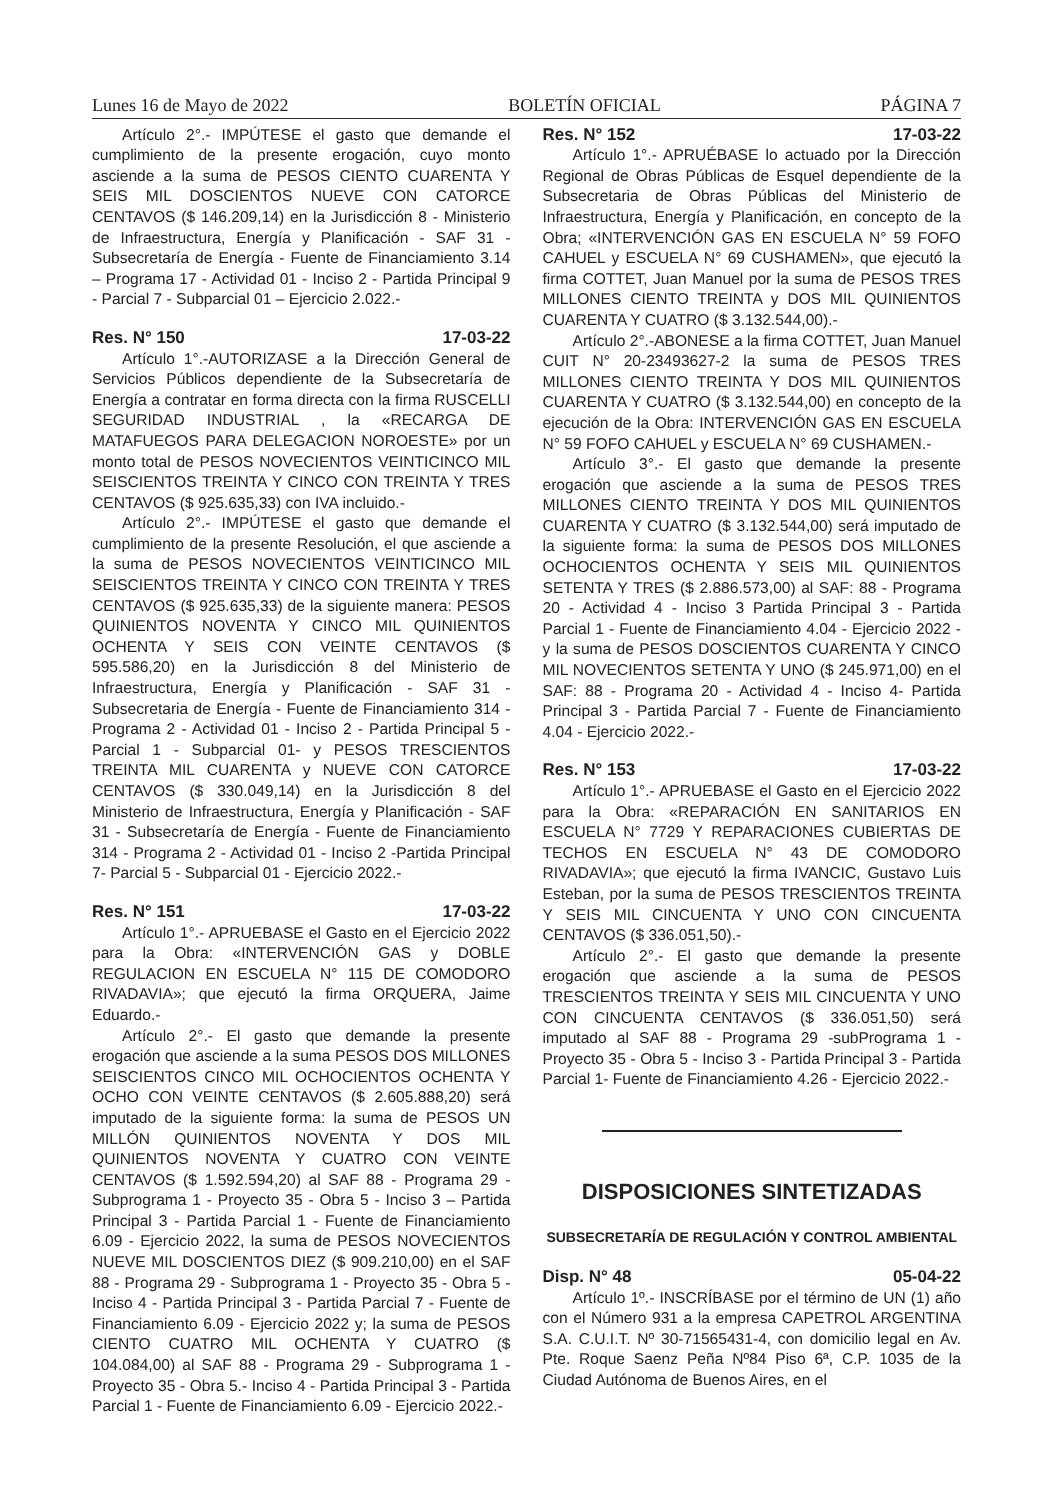Lunes 16 de Mayo de 2022 BOLETÍN OFICIAL PÁGINA 7
Artículo 2°.- IMPÚTESE el gasto que demande el cumplimiento de la presente erogación, cuyo monto asciende a la suma de PESOS CIENTO CUARENTA Y SEIS MIL DOSCIENTOS NUEVE CON CATORCE CENTAVOS ($ 146.209,14) en la Jurisdicción 8 - Ministerio de Infraestructura, Energía y Planificación - SAF 31 - Subsecretaría de Energía - Fuente de Financiamiento 3.14 – Programa 17 - Actividad 01 - Inciso 2 - Partida Principal 9 - Parcial 7 - Subparcial 01 – Ejercicio 2.022.-
Res. N° 150 17-03-22
Artículo 1°.-AUTORIZASE a la Dirección General de Servicios Públicos dependiente de la Subsecretaría de Energía a contratar en forma directa con la firma RUSCELLI SEGURIDAD INDUSTRIAL , la «RECARGA DE MATAFUEGOS PARA DELEGACION NOROESTE» por un monto total de PESOS NOVECIENTOS VEINTICINCO MIL SEISCIENTOS TREINTA Y CINCO CON TREINTA Y TRES CENTAVOS ($ 925.635,33) con IVA incluido.-
Artículo 2°.- IMPÚTESE el gasto que demande el cumplimiento de la presente Resolución, el que asciende a la suma de PESOS NOVECIENTOS VEINTICINCO MIL SEISCIENTOS TREINTA Y CINCO CON TREINTA Y TRES CENTAVOS ($ 925.635,33) de la siguiente manera: PESOS QUINIENTOS NOVENTA Y CINCO MIL QUINIENTOS OCHENTA Y SEIS CON VEINTE CENTAVOS ($ 595.586,20) en la Jurisdicción 8 del Ministerio de Infraestructura, Energía y Planificación - SAF 31 - Subsecretaria de Energía - Fuente de Financiamiento 314 - Programa 2 - Actividad 01 - Inciso 2 - Partida Principal 5 - Parcial 1 - Subparcial 01- y PESOS TRESCIENTOS TREINTA MIL CUARENTA y NUEVE CON CATORCE CENTAVOS ($ 330.049,14) en la Jurisdicción 8 del Ministerio de Infraestructura, Energía y Planificación - SAF 31 - Subsecretaría de Energía - Fuente de Financiamiento 314 - Programa 2 - Actividad 01 - Inciso 2 -Partida Principal 7- Parcial 5 - Subparcial 01 - Ejercicio 2022.-
Res. N° 151 17-03-22
Artículo 1°.- APRUEBASE el Gasto en el Ejercicio 2022 para la Obra: «INTERVENCIÓN GAS y DOBLE REGULACION EN ESCUELA N° 115 DE COMODORO RIVADAVIA»; que ejecutó la firma ORQUERA, Jaime Eduardo.-
Artículo 2°.- El gasto que demande la presente erogación que asciende a la suma PESOS DOS MILLONES SEISCIENTOS CINCO MIL OCHOCIENTOS OCHENTA Y OCHO CON VEINTE CENTAVOS ($ 2.605.888,20) será imputado de la siguiente forma: la suma de PESOS UN MILLÓN QUINIENTOS NOVENTA Y DOS MIL QUINIENTOS NOVENTA Y CUATRO CON VEINTE CENTAVOS ($ 1.592.594,20) al SAF 88 - Programa 29 - Subprograma 1 - Proyecto 35 - Obra 5 - Inciso 3 – Partida Principal 3 - Partida Parcial 1 - Fuente de Financiamiento 6.09 - Ejercicio 2022, la suma de PESOS NOVECIENTOS NUEVE MIL DOSCIENTOS DIEZ ($ 909.210,00) en el SAF 88 - Programa 29 - Subprograma 1 - Proyecto 35 - Obra 5 - Inciso 4 - Partida Principal 3 - Partida Parcial 7 - Fuente de Financiamiento 6.09 - Ejercicio 2022 y; la suma de PESOS CIENTO CUATRO MIL OCHENTA Y CUATRO ($ 104.084,00) al SAF 88 - Programa 29 - Subprograma 1 - Proyecto 35 - Obra 5.- Inciso 4 - Partida Principal 3 - Partida Parcial 1 - Fuente de Financiamiento 6.09 - Ejercicio 2022.-
Res. N° 152 17-03-22
Artículo 1°.- APRUÉBASE lo actuado por la Dirección Regional de Obras Públicas de Esquel dependiente de la Subsecretaria de Obras Públicas del Ministerio de Infraestructura, Energía y Planificación, en concepto de la Obra; «INTERVENCIÓN GAS EN ESCUELA N° 59 FOFO CAHUEL y ESCUELA N° 69 CUSHAMEN», que ejecutó la firma COTTET, Juan Manuel por la suma de PESOS TRES MILLONES CIENTO TREINTA y DOS MIL QUINIENTOS CUARENTA Y CUATRO ($ 3.132.544,00).-
Artículo 2°.-ABONESE a la firma COTTET, Juan Manuel CUIT N° 20-23493627-2 la suma de PESOS TRES MILLONES CIENTO TREINTA Y DOS MIL QUINIENTOS CUARENTA Y CUATRO ($ 3.132.544,00) en concepto de la ejecución de la Obra: INTERVENCIÓN GAS EN ESCUELA N° 59 FOFO CAHUEL y ESCUELA N° 69 CUSHAMEN.-
Artículo 3°.- El gasto que demande la presente erogación que asciende a la suma de PESOS TRES MILLONES CIENTO TREINTA Y DOS MIL QUINIENTOS CUARENTA Y CUATRO ($ 3.132.544,00) será imputado de la siguiente forma: la suma de PESOS DOS MILLONES OCHOCIENTOS OCHENTA Y SEIS MIL QUINIENTOS SETENTA Y TRES ($ 2.886.573,00) al SAF: 88 - Programa 20 - Actividad 4 - Inciso 3 Partida Principal 3 - Partida Parcial 1 - Fuente de Financiamiento 4.04 - Ejercicio 2022 - y la suma de PESOS DOSCIENTOS CUARENTA Y CINCO MIL NOVECIENTOS SETENTA Y UNO ($ 245.971,00) en el SAF: 88 - Programa 20 - Actividad 4 - Inciso 4- Partida Principal 3 - Partida Parcial 7 - Fuente de Financiamiento 4.04 - Ejercicio 2022.-
Res. N° 153 17-03-22
Artículo 1°.- APRUEBASE el Gasto en el Ejercicio 2022 para la Obra: «REPARACIÓN EN SANITARIOS EN ESCUELA N° 7729 Y REPARACIONES CUBIERTAS DE TECHOS EN ESCUELA N° 43 DE COMODORO RIVADAVIA»; que ejecutó la firma IVANCIC, Gustavo Luis Esteban, por la suma de PESOS TRESCIENTOS TREINTA Y SEIS MIL CINCUENTA Y UNO CON CINCUENTA CENTAVOS ($ 336.051,50).-
Artículo 2°.- El gasto que demande la presente erogación que asciende a la suma de PESOS TRESCIENTOS TREINTA Y SEIS MIL CINCUENTA Y UNO CON CINCUENTA CENTAVOS ($ 336.051,50) será imputado al SAF 88 - Programa 29 -subPrograma 1 - Proyecto 35 - Obra 5 - Inciso 3 - Partida Principal 3 - Partida Parcial 1- Fuente de Financiamiento 4.26 - Ejercicio 2022.-
DISPOSICIONES SINTETIZADAS
SUBSECRETARÍA DE REGULACIÓN Y CONTROL AMBIENTAL
Disp. N° 48 05-04-22
Artículo 1º.- INSCRÍBASE por el término de UN (1) año con el Número 931 a la empresa CAPETROL ARGENTINA S.A. C.U.I.T. Nº 30-71565431-4, con domicilio legal en Av. Pte. Roque Saenz Peña Nº84 Piso 6ª, C.P. 1035 de la Ciudad Autónoma de Buenos Aires, en el